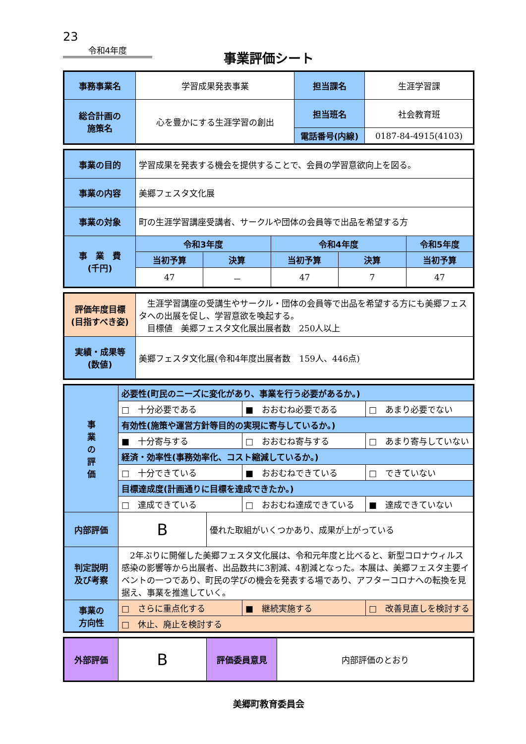23
令和4年度
事業評価シート
| 事務事業名 | 学習成果発表事業 | 担当課名 | 生涯学習課 |
| 総合計画の 施策名 | 心を豊かにする生涯学習の創出 | 担当班名 | 社会教育班 |
| | | 電話番号(内線) | 0187-84-4915(4103) |
| 事業の目的 | 学習成果を発表する機会を提供することで、会員の学習意欲向上を図る。 | | | | |
| 事業の内容 | 美郷フェスタ文化展 | | | | |
| 事業の対象 | 町の生涯学習講座受講者、サークルや団体の会員等で出品を希望する方 | | | | |
| 事 業 費 (千円) | 令和3年度 | | 令和4年度 | | 令和5年度 |
| | 当初予算 | 決算 | 当初予算 | 決算 | 当初予算 |
| | 47 | － | 47 | 7 | 47 |
| 評価年度目標 (目指すべき姿) | 生涯学習講座の受講生やサークル・団体の会員等で出品を希望する方にも美郷フェスタへの出展を促し、学習意欲を喚起する。 目標値 美郷フェスタ文化展出展者数 250人以上 |
| 実績・成果等 (数値) | 美郷フェスタ文化展(令和4年度出展者数 159人、446点) |
| 事 業 の 評 価 | 必要性(町民のニーズに変化があり、事業を行う必要があるか。) | | | |
| | □ 十分必要である | | ■ おおむね必要である | □ あまり必要でない |
| | 有効性(施策や運営方針等目的の実現に寄与しているか。) | | | |
| | ■ 十分寄与する | | □ おおむね寄与する | □ あまり寄与していない |
| | 経済・効率性(事務効率化、コスト縮減しているか。) | | | |
| | □ 十分できている | | ■ おおむねできている | □ できていない |
| | 目標達成度(計画通りに目標を達成できたか。) | | | |
| | □ 達成できている | | □ おおむね達成できている | ■ 達成できていない |
| 内部評価 | B | 優れた取組がいくつかあり、成果が上がっている | | |
| 判定説明 及び考察 | 2年ぶりに開催した美郷フェスタ文化展は、令和元年度と比べると、新型コロナウィルス感染の影響等から出展者、出品数共に3割減、4割減となった。本展は、美郷フェスタ主要イベントの一つであり、町民の学びの機会を発表する場であり、アフターコロナへの転換を見据え、事業を推進していく。 | | | |
| 事業の 方向性 | □ さらに重点化する | | ■ 継続実施する | □ 改善見直しを検討する |
| | □ 休止、廃止を検討する | | | |
| 外部評価 | B | 評価委員意見 | 内部評価のとおり |
美郷町教育委員会